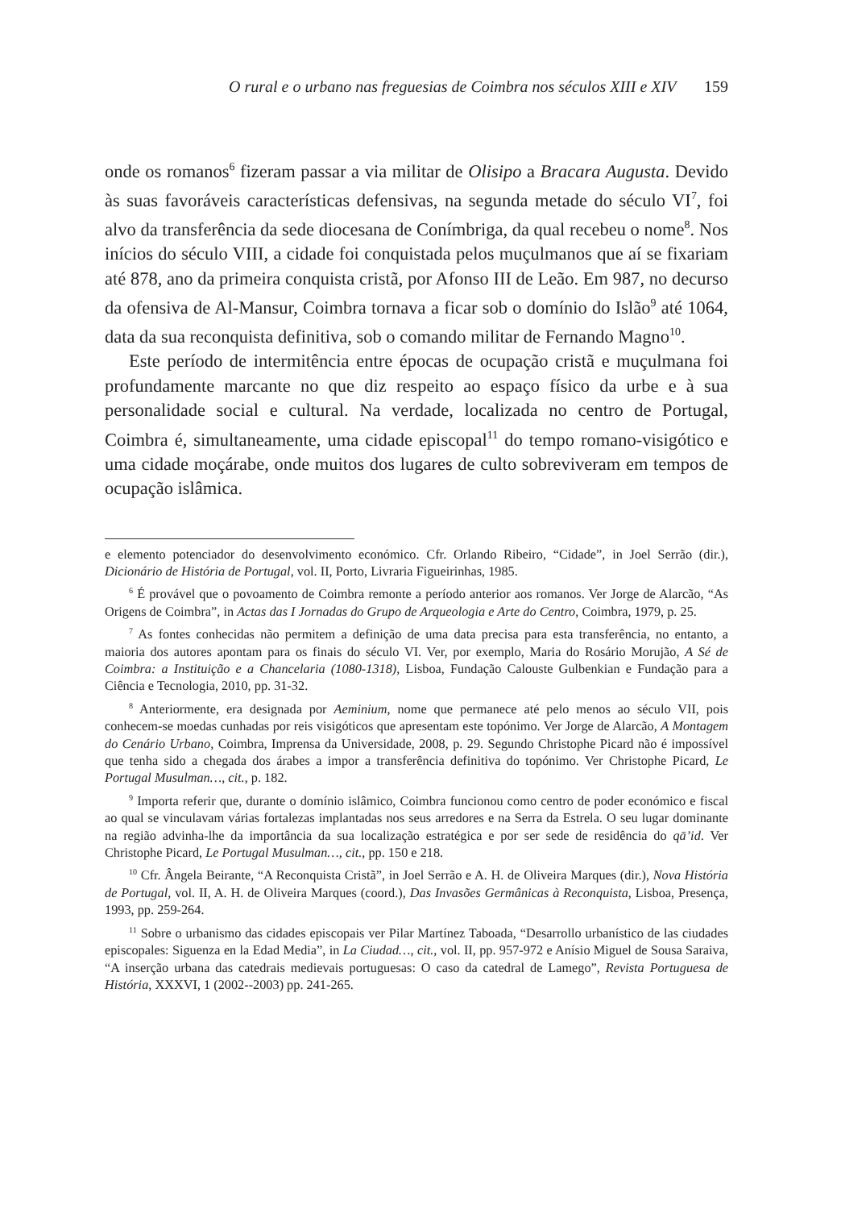O rural e o urbano nas freguesias de Coimbra nos séculos XIII e XIV 159
onde os romanos<sup>6</sup> fizeram passar a via militar de Olisipo a Bracara Augusta. Devido às suas favoráveis características defensivas, na segunda metade do século VI<sup>7</sup>, foi alvo da transferência da sede diocesana de Conímbriga, da qual recebeu o nome<sup>8</sup>. Nos inícios do século VIII, a cidade foi conquistada pelos muçulmanos que aí se fixariam até 878, ano da primeira conquista cristã, por Afonso III de Leão. Em 987, no decurso da ofensiva de Al-Mansur, Coimbra tornava a ficar sob o domínio do Islão<sup>9</sup> até 1064, data da sua reconquista definitiva, sob o comando militar de Fernando Magno<sup>10</sup>.
Este período de intermitência entre épocas de ocupação cristã e muçulmana foi profundamente marcante no que diz respeito ao espaço físico da urbe e à sua personalidade social e cultural. Na verdade, localizada no centro de Portugal, Coimbra é, simultaneamente, uma cidade episcopal<sup>11</sup> do tempo romano-visigótico e uma cidade moçárabe, onde muitos dos lugares de culto sobreviveram em tempos de ocupação islâmica.
e elemento potenciador do desenvolvimento económico. Cfr. Orlando Ribeiro, “Cidade”, in Joel Serrão (dir.), Dicionário de História de Portugal, vol. II, Porto, Livraria Figueirinhas, 1985.
<sup>6</sup> É provável que o povoamento de Coimbra remonte a período anterior aos romanos. Ver Jorge de Alarcão, “As Origens de Coimbra”, in Actas das I Jornadas do Grupo de Arqueologia e Arte do Centro, Coimbra, 1979, p. 25.
<sup>7</sup> As fontes conhecidas não permitem a definição de uma data precisa para esta transferência, no entanto, a maioria dos autores apontam para os finais do século VI. Ver, por exemplo, Maria do Rosário Morujão, A Sé de Coimbra: a Instituição e a Chancelaria (1080-1318), Lisboa, Fundação Calouste Gulbenkian e Fundação para a Ciência e Tecnologia, 2010, pp. 31-32.
<sup>8</sup> Anteriormente, era designada por Aeminium, nome que permanece até pelo menos ao século VII, pois conhecem-se moedas cunhadas por reis visigóticos que apresentam este topónimo. Ver Jorge de Alarcão, A Montagem do Cenário Urbano, Coimbra, Imprensa da Universidade, 2008, p. 29. Segundo Christophe Picard não é impossível que tenha sido a chegada dos árabes a impor a transferência definitiva do topónimo. Ver Christophe Picard, Le Portugal Musulman…, cit., p. 182.
<sup>9</sup> Importa referir que, durante o domínio islâmico, Coimbra funcionou como centro de poder económico e fiscal ao qual se vinculavam várias fortalezas implantadas nos seus arredores e na Serra da Estrela. O seu lugar dominante na região advinha-lhe da importância da sua localização estratégica e por ser sede de residência do qā’id. Ver Christophe Picard, Le Portugal Musulman…, cit., pp. 150 e 218.
<sup>10</sup> Cfr. Ângela Beirante, “A Reconquista Cristã”, in Joel Serrão e A. H. de Oliveira Marques (dir.), Nova História de Portugal, vol. II, A. H. de Oliveira Marques (coord.), Das Invasões Germânicas à Reconquista, Lisboa, Presença, 1993, pp. 259-264.
<sup>11</sup> Sobre o urbanismo das cidades episcopais ver Pilar Martínez Taboada, “Desarrollo urbanístico de las ciudades episcopales: Siguenza en la Edad Media”, in La Ciudad…, cit., vol. II, pp. 957-972 e Anísio Miguel de Sousa Saraiva, “A inserção urbana das catedrais medievais portuguesas: O caso da catedral de Lamego”, Revista Portuguesa de História, XXXVI, 1 (2002--2003) pp. 241-265.